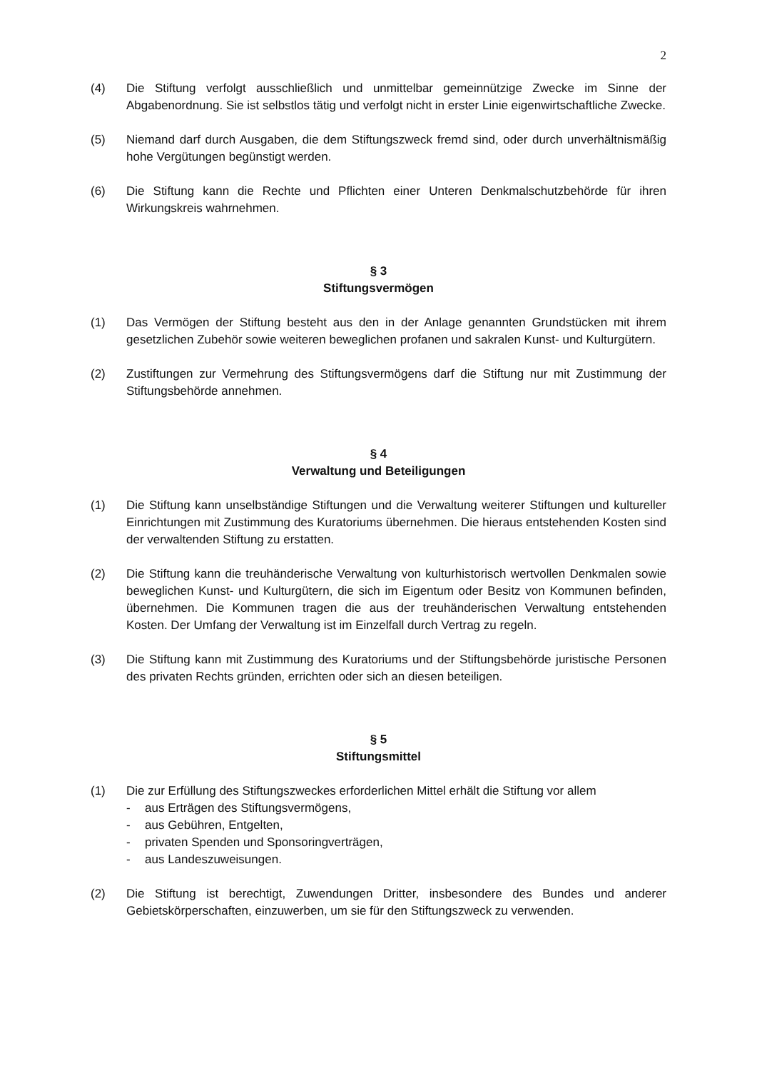2
(4) Die Stiftung verfolgt ausschließlich und unmittelbar gemeinnützige Zwecke im Sinne der Abgabenordnung. Sie ist selbstlos tätig und verfolgt nicht in erster Linie eigenwirtschaftliche Zwecke.
(5) Niemand darf durch Ausgaben, die dem Stiftungszweck fremd sind, oder durch unverhältnismäßig hohe Vergütungen begünstigt werden.
(6) Die Stiftung kann die Rechte und Pflichten einer Unteren Denkmalschutzbehörde für ihren Wirkungskreis wahrnehmen.
§ 3
Stiftungsvermögen
(1) Das Vermögen der Stiftung besteht aus den in der Anlage genannten Grundstücken mit ihrem gesetzlichen Zubehör sowie weiteren beweglichen profanen und sakralen Kunst- und Kulturgütern.
(2) Zustiftungen zur Vermehrung des Stiftungsvermögens darf die Stiftung nur mit Zustimmung der Stiftungsbehörde annehmen.
§ 4
Verwaltung und Beteiligungen
(1) Die Stiftung kann unselbständige Stiftungen und die Verwaltung weiterer Stiftungen und kultureller Einrichtungen mit Zustimmung des Kuratoriums übernehmen. Die hieraus entstehenden Kosten sind der verwaltenden Stiftung zu erstatten.
(2) Die Stiftung kann die treuhänderische Verwaltung von kulturhistorisch wertvollen Denkmalen sowie beweglichen Kunst- und Kulturgütern, die sich im Eigentum oder Besitz von Kommunen befinden, übernehmen. Die Kommunen tragen die aus der treuhänderischen Verwaltung entstehenden Kosten. Der Umfang der Verwaltung ist im Einzelfall durch Vertrag zu regeln.
(3) Die Stiftung kann mit Zustimmung des Kuratoriums und der Stiftungsbehörde juristische Personen des privaten Rechts gründen, errichten oder sich an diesen beteiligen.
§ 5
Stiftungsmittel
(1) Die zur Erfüllung des Stiftungszweckes erforderlichen Mittel erhält die Stiftung vor allem
- aus Erträgen des Stiftungsvermögens,
- aus Gebühren, Entgelten,
- privaten Spenden und Sponsoringverträgen,
- aus Landeszuweisungen.
(2) Die Stiftung ist berechtigt, Zuwendungen Dritter, insbesondere des Bundes und anderer Gebietskörperschaften, einzuwerben, um sie für den Stiftungszweck zu verwenden.